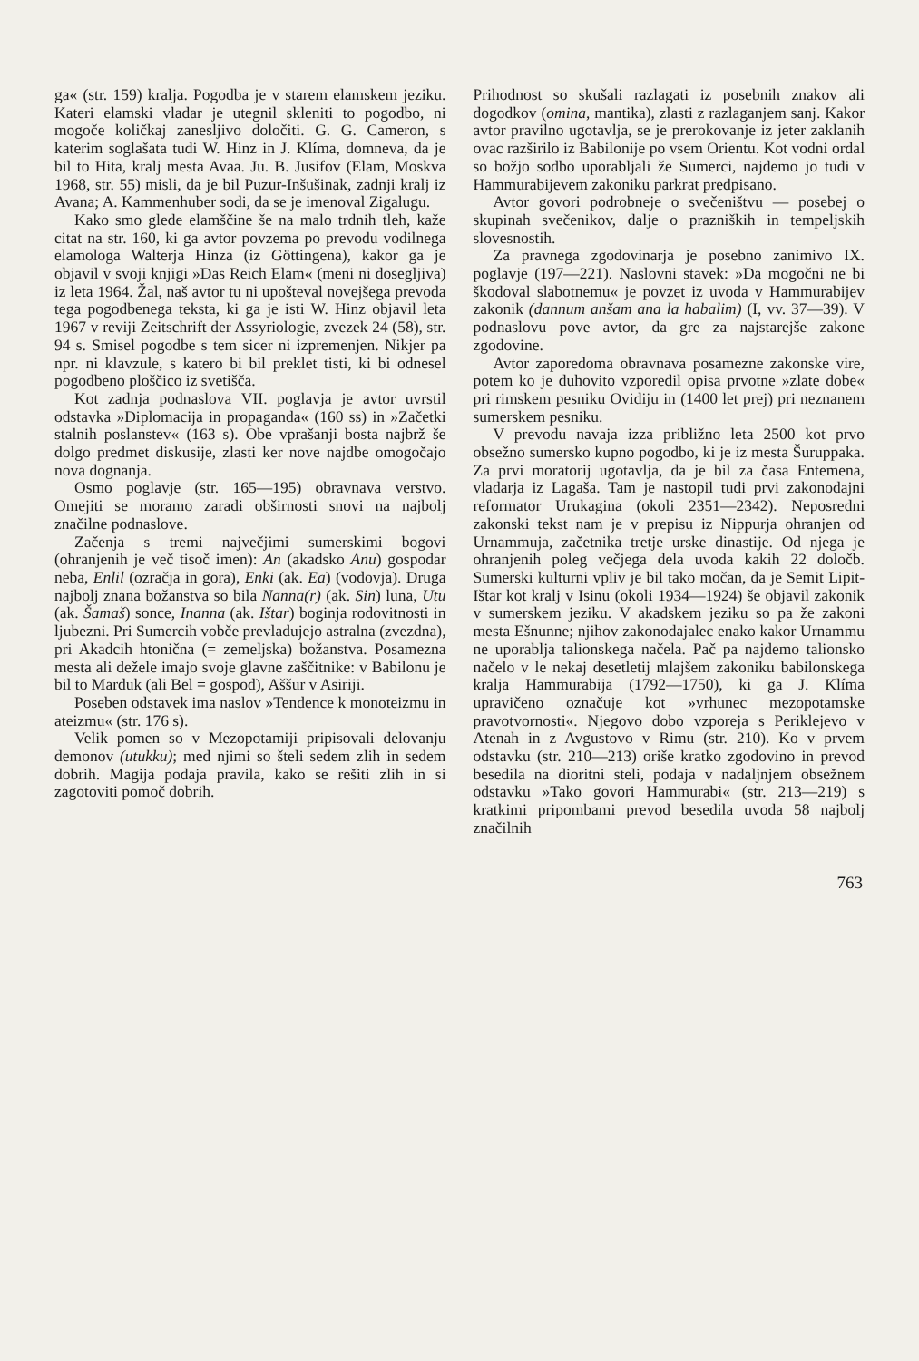ga« (str. 159) kralja. Pogodba je v starem elamskem jeziku. Kateri elamski vladar je utegnil skleniti to pogodbo, ni mogoče količkaj zanesljivo določiti. G. G. Cameron, s katerim soglašata tudi W. Hinz in J. Klíma, domneva, da je bil to Hita, kralj mesta Avaa. Ju. B. Jusifov (Elam, Moskva 1968, str. 55) misli, da je bil Puzur-Inšušinak, zadnji kralj iz Avana; A. Kammenhuber sodi, da se je imenoval Zigalugu.
Kako smo glede elamščine še na malo trdnih tleh, kaže citat na str. 160, ki ga avtor povzema po prevodu vodilnega elamologa Walterja Hinza (iz Göttingena), kakor ga je objavil v svoji knjigi »Das Reich Elam« (meni ni dosegljiva) iz leta 1964. Žal, naš avtor tu ni upošteval novejšega prevoda tega pogodbenega teksta, ki ga je isti W. Hinz objavil leta 1967 v reviji Zeitschrift der Assyriologie, zvezek 24 (58), str. 94 s. Smisel pogodbe s tem sicer ni izpremenjen. Nikjer pa npr. ni klavzule, s katero bi bil preklet tisti, ki bi odnesel pogodbeno ploščico iz svetišča.
Kot zadnja podnaslova VII. poglavja je avtor uvrstil odstavka »Diplomacija in propaganda« (160 ss) in »Začetki stalnih poslanstev« (163 s). Obe vprašanji bosta najbrž še dolgo predmet diskusije, zlasti ker nove najdbe omogočajo nova dognanja.
Osmo poglavje (str. 165—195) obravnava verstvo. Omejiti se moramo zaradi obširnosti snovi na najbolj značilne podnaslove.
Začenja s tremi največjimi sumerskimi bogovi (ohranjenih je več tisoč imen): An (akadsko Anu) gospodar neba, Enlil (ozračja in gora), Enki (ak. Ea) (vodovja). Druga najbolj znana božanstva so bila Nanna(r) (ak. Sin) luna, Utu (ak. Šamaš) sonce, Inanna (ak. Ištar) boginja rodovitnosti in ljubezni. Pri Sumercih vobče prevladujejo astralna (zvezdna), pri Akadcih htonična (= zemeljska) božanstva. Posamezna mesta ali dežele imajo svoje glavne zaščitnike: v Babilonu je bil to Marduk (ali Bel = gospod), Aššur v Asiriji.
Poseben odstavek ima naslov »Tendence k monoteizmu in ateizmu« (str. 176 s).
Velik pomen so v Mezopotamiji pripisovali delovanju demonov (utukku); med njimi so šteli sedem zlih in sedem dobrih. Magija podaja pravila, kako se rešiti zlih in si zagotoviti pomoč dobrih.
Prihodnost so skušali razlagati iz posebnih znakov ali dogodkov (omina, mantika), zlasti z razlaganjem sanj. Kakor avtor pravilno ugotavlja, se je prerokovanje iz jeter zaklanih ovac razširilo iz Babilonije po vsem Orientu. Kot vodni ordal so božjo sodbo uporabljali že Sumerci, najdemo jo tudi v Hammurabijevem zakoniku parkrat predpisano.
Avtor govori podrobneje o svečeništvu — posebej o skupinah svečenikov, dalje o prazniških in tempeljskih slovesnostih.
Za pravnega zgodovinarja je posebno zanimivo IX. poglavje (197—221). Naslovni stavek: »Da mogočni ne bi škodoval slabotnemu« je povzet iz uvoda v Hammurabijev zakonik (dannum anšam ana la habalim) (I, vv. 37—39). V podnaslovu pove avtor, da gre za najstarejše zakone zgodovine.
Avtor zaporedoma obravnava posamezne zakonske vire, potem ko je duhovito vzporedil opisa prvotne »zlate dobe« pri rimskem pesniku Ovidiju in (1400 let prej) pri neznanem sumerskem pesniku.
V prevodu navaja izza približno leta 2500 kot prvo obsežno sumersko kupno pogodbo, ki je iz mesta Šuruppaka. Za prvi moratorij ugotavlja, da je bil za časa Entemena, vladarja iz Lagaša. Tam je nastopil tudi prvi zakonodajni reformator Urukagina (okoli 2351—2342). Neposredni zakonski tekst nam je v prepisu iz Nippurja ohranjen od Urnammuja, začetnika tretje urske dinastije. Od njega je ohranjenih poleg večjega dela uvoda kakih 22 določb. Sumerski kulturni vpliv je bil tako močan, da je Semit Lipit-Ištar kot kralj v Isinu (okoli 1934—1924) še objavil zakonik v sumerskem jeziku. V akadskem jeziku so pa že zakoni mesta Ešnunne; njihov zakonodajalec enako kakor Urnammu ne uporablja talionskega načela. Pač pa najdemo talionsko načelo v le nekaj desetletij mlajšem zakoniku babilonskega kralja Hammurabija (1792—1750), ki ga J. Klíma upravičeno označuje kot »vrhunec mezopotamske pravotvornosti«. Njegovo dobo vzporeja s Periklejevo v Atenah in z Avgustovo v Rimu (str. 210). Ko v prvem odstavku (str. 210—213) oriše kratko zgodovino in prevod besedila na dioritni steli, podaja v nadaljnjem obsežnem odstavku »Tako govori Hammurabi« (str. 213—219) s kratkimi pripombami prevod besedila uvoda 58 najbolj značilnih
763